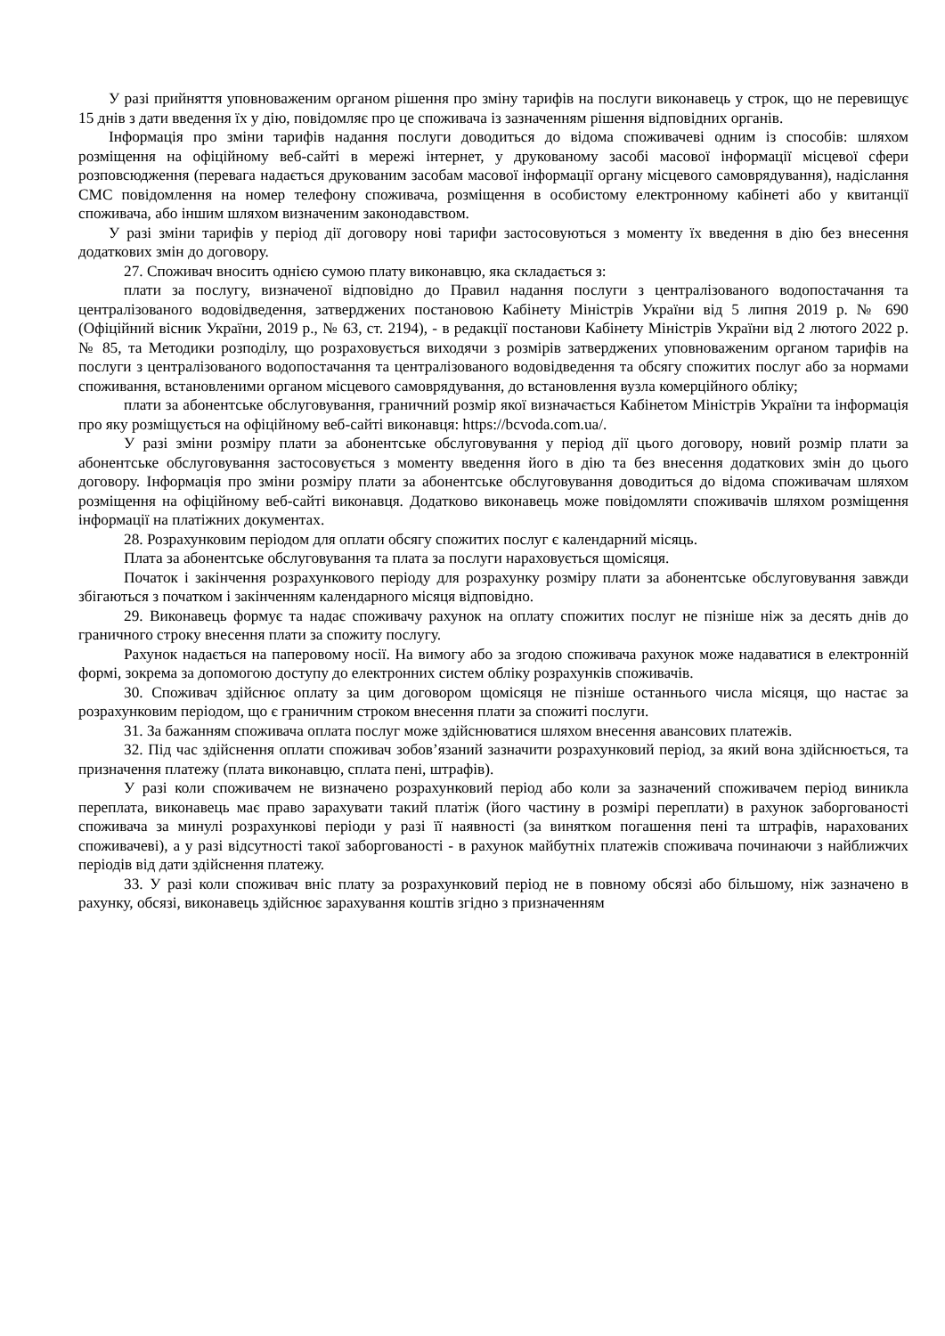У разі прийняття уповноваженим органом рішення про зміну тарифів на послуги виконавець у строк, що не перевищує 15 днів з дати введення їх у дію, повідомляє про це споживача із зазначенням рішення відповідних органів.
Інформація про зміни тарифів надання послуги доводиться до відома споживачеві одним із способів: шляхом розміщення на офіційному веб-сайті в мережі інтернет, у друкованому засобі масової інформації місцевої сфери розповсюдження (перевага надається друкованим засобам масової інформації органу місцевого самоврядування), надіслання СМС повідомлення на номер телефону споживача, розміщення в особистому електронному кабінеті або у квитанції споживача, або іншим шляхом визначеним законодавством.
У разі зміни тарифів у період дії договору нові тарифи застосовуються з моменту їх введення в дію без внесення додаткових змін до договору.
27. Споживач вносить однією сумою плату виконавцю, яка складається з:
плати за послугу, визначеної відповідно до Правил надання послуги з централізованого водопостачання та централізованого водовідведення, затверджених постановою Кабінету Міністрів України від 5 липня 2019 р. № 690 (Офіційний вісник України, 2019 р., № 63, ст. 2194), - в редакції постанови Кабінету Міністрів України від 2 лютого 2022 р. № 85, та Методики розподілу, що розраховується виходячи з розмірів затверджених уповноваженим органом тарифів на послуги з централізованого водопостачання та централізованого водовідведення та обсягу спожитих послуг або за нормами споживання, встановленими органом місцевого самоврядування, до встановлення вузла комерційного обліку;
плати за абонентське обслуговування, граничний розмір якої визначається Кабінетом Міністрів України та інформація про яку розміщується на офіційному веб-сайті виконавця: https://bcvoda.com.ua/.
У разі зміни розміру плати за абонентське обслуговування у період дії цього договору, новий розмір плати за абонентське обслуговування застосовується з моменту введення його в дію та без внесення додаткових змін до цього договору. Інформація про зміни розміру плати за абонентське обслуговування доводиться до відома споживачам шляхом розміщення на офіційному веб-сайті виконавця. Додатково виконавець може повідомляти споживачів шляхом розміщення інформації на платіжних документах.
28. Розрахунковим періодом для оплати обсягу спожитих послуг є календарний місяць.
Плата за абонентське обслуговування та плата за послуги нараховується щомісяця.
Початок і закінчення розрахункового періоду для розрахунку розміру плати за абонентське обслуговування завжди збігаються з початком і закінченням календарного місяця відповідно.
29. Виконавець формує та надає споживачу рахунок на оплату спожитих послуг не пізніше ніж за десять днів до граничного строку внесення плати за спожиту послугу.
Рахунок надається на паперовому носії. На вимогу або за згодою споживача рахунок може надаватися в електронній формі, зокрема за допомогою доступу до електронних систем обліку розрахунків споживачів.
30. Споживач здійснює оплату за цим договором щомісяця не пізніше останнього числа місяця, що настає за розрахунковим періодом, що є граничним строком внесення плати за спожиті послуги.
31. За бажанням споживача оплата послуг може здійснюватися шляхом внесення авансових платежів.
32. Під час здійснення оплати споживач зобов’язаний зазначити розрахунковий період, за який вона здійснюється, та призначення платежу (плата виконавцю, сплата пені, штрафів).
У разі коли споживачем не визначено розрахунковий період або коли за зазначений споживачем період виникла переплата, виконавець має право зарахувати такий платіж (його частину в розмірі переплати) в рахунок заборгованості споживача за минулі розрахункові періоди у разі її наявності (за винятком погашення пені та штрафів, нарахованих споживачеві), а у разі відсутності такої заборгованості - в рахунок майбутніх платежів споживача починаючи з найближчих періодів від дати здійснення платежу.
33. У разі коли споживач вніс плату за розрахунковий період не в повному обсязі або більшому, ніж зазначено в рахунку, обсязі, виконавець здійснює зарахування коштів згідно з призначенням